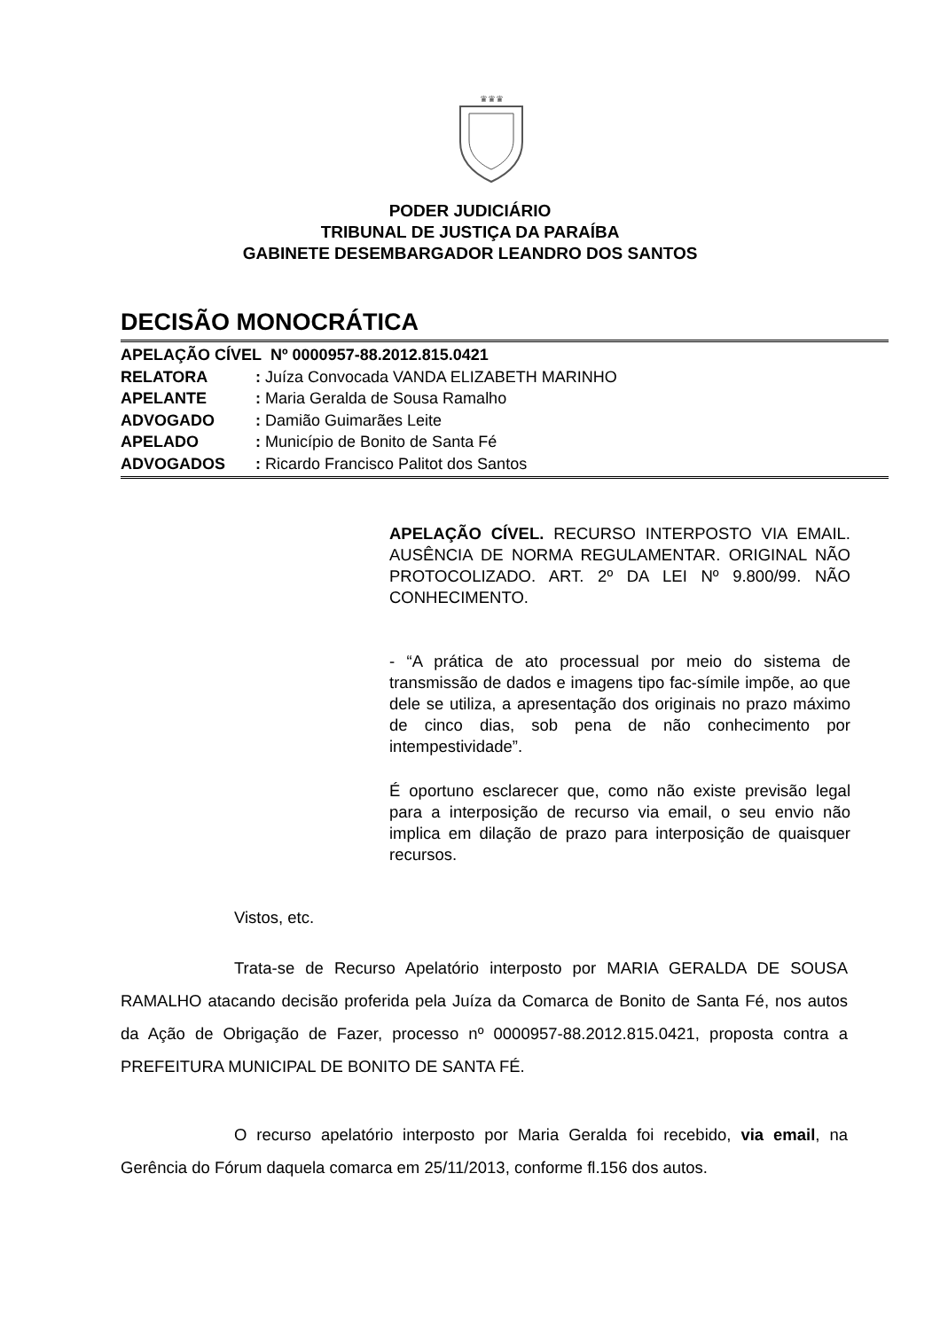♛♛♛
PODER JUDICIÁRIO
TRIBUNAL DE JUSTIÇA DA PARAÍBA
GABINETE DESEMBARGADOR LEANDRO DOS SANTOS
DECISÃO MONOCRÁTICA
APELAÇÃO CÍVEL Nº 0000957-88.2012.815.0421
RELATORA: Juíza Convocada VANDA ELIZABETH MARINHO
APELANTE: Maria Geralda de Sousa Ramalho
ADVOGADO: Damião Guimarães Leite
APELADO: Município de Bonito de Santa Fé
ADVOGADOS: Ricardo Francisco Palitot dos Santos
APELAÇÃO CÍVEL. RECURSO INTERPOSTO VIA EMAIL. AUSÊNCIA DE NORMA REGULAMENTAR. ORIGINAL NÃO PROTOCOLIZADO. ART. 2º DA LEI Nº 9.800/99. NÃO CONHECIMENTO.
- “A prática de ato processual por meio do sistema de transmissão de dados e imagens tipo fac-símile impõe, ao que dele se utiliza, a apresentação dos originais no prazo máximo de cinco dias, sob pena de não conhecimento por intempestividade”.
É oportuno esclarecer que, como não existe previsão legal para a interposição de recurso via email, o seu envio não implica em dilação de prazo para interposição de quaisquer recursos.
Vistos, etc.
Trata-se de Recurso Apelatório interposto por MARIA GERALDA DE SOUSA RAMALHO atacando decisão proferida pela Juíza da Comarca de Bonito de Santa Fé, nos autos da Ação de Obrigação de Fazer, processo nº 0000957-88.2012.815.0421, proposta contra a PREFEITURA MUNICIPAL DE BONITO DE SANTA FÉ.
O recurso apelatório interposto por Maria Geralda foi recebido, via email, na Gerência do Fórum daquela comarca em 25/11/2013, conforme fl.156 dos autos.